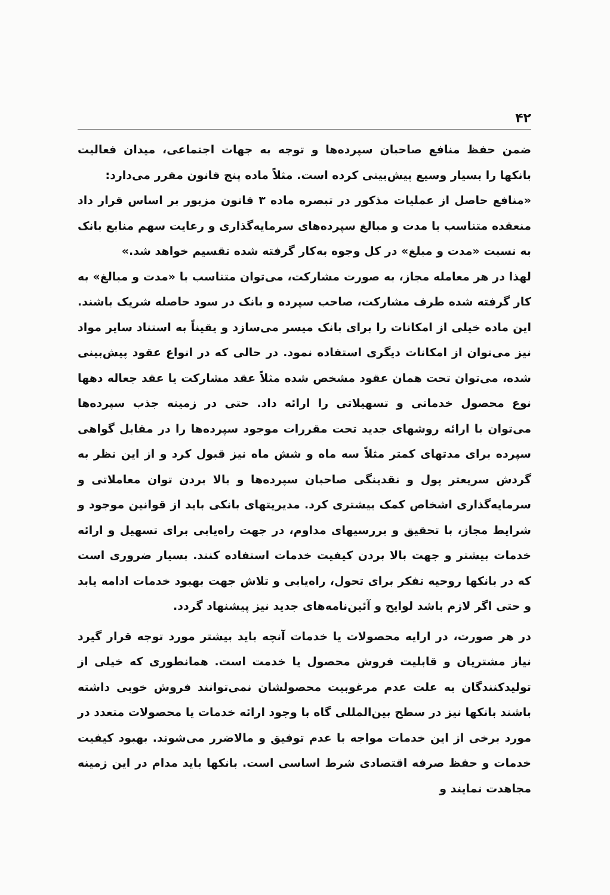۴۲
ضمن حفظ منافع صاحبان سپرده‌ها و توجه به جهات اجتماعی، میدان فعالیت بانکها را بسیار وسیع پیش‌بینی کرده است. مثلاً ماده پنج قانون مقرر می‌دارد:
«منافع حاصل از عملیات مذکور در تبصره ماده ۳ قانون مزبور بر اساس قرار داد منعقده متناسب با مدت و مبالغ سپرده‌های سرمایه‌گذاری و رعایت سهم منابع بانک به نسبت «مدت و مبلغ» در کل وجوه به‌کار گرفته شده تقسیم خواهد شد.»
لهذا در هر معامله مجاز، به صورت مشارکت، می‌توان متناسب با «مدت و مبالغ» به کار گرفته شده طرف مشارکت، صاحب سپرده و بانک در سود حاصله شریک باشند. این ماده خیلی از امکانات را برای بانک میسر می‌سازد و یقیناً به استناد سایر مواد نیز می‌توان از امکانات دیگری استفاده نمود. در حالی که در انواع عقود پیش‌بینی شده، می‌توان تحت همان عقود مشخص شده مثلاً عقد مشارکت یا عقد جعاله دهها نوع محصول خدماتی و تسهیلاتی را ارائه داد. حتی در زمینه جذب سپرده‌ها می‌توان با ارائه روشهای جدید تحت مقررات موجود سپرده‌ها را در مقابل گواهی سپرده برای مدتهای کمتر مثلاً سه ماه و شش ماه نیز قبول کرد و از این نظر به گردش سریعتر پول و نقدینگی صاحبان سپرده‌ها و بالا بردن توان معاملاتی و سرمایه‌گذاری اشخاص کمک بیشتری کرد. مدیریتهای بانکی باید از قوانین موجود و شرایط مجاز، با تحقیق و بررسیهای مداوم، در جهت راه‌یابی برای تسهیل و ارائه خدمات بیشتر و جهت بالا بردن کیفیت خدمات استفاده کنند. بسیار ضروری است که در بانکها روحیه تفکر برای تحول، راه‌یابی و تلاش جهت بهبود خدمات ادامه یابد و حتی اگر لازم باشد لوایح و آئین‌نامه‌های جدید نیز پیشنهاد گردد.
در هر صورت، در ارایه محصولات یا خدمات آنچه باید بیشتر مورد توجه قرار گیرد نیاز مشتریان و قابلیت فروش محصول یا خدمت است. همانطوری که خیلی از تولیدکنندگان به علت عدم مرغوبیت محصولشان نمی‌توانند فروش خوبی داشته باشند بانکها نیز در سطح بین‌المللی گاه با وجود ارائه خدمات یا محصولات متعدد در مورد برخی از این خدمات مواجه با عدم توفیق و مالاضرر می‌شوند. بهبود کیفیت خدمات و حفظ صرفه اقتصادی شرط اساسی است. بانکها باید مدام در این زمینه مجاهدت نمایند و